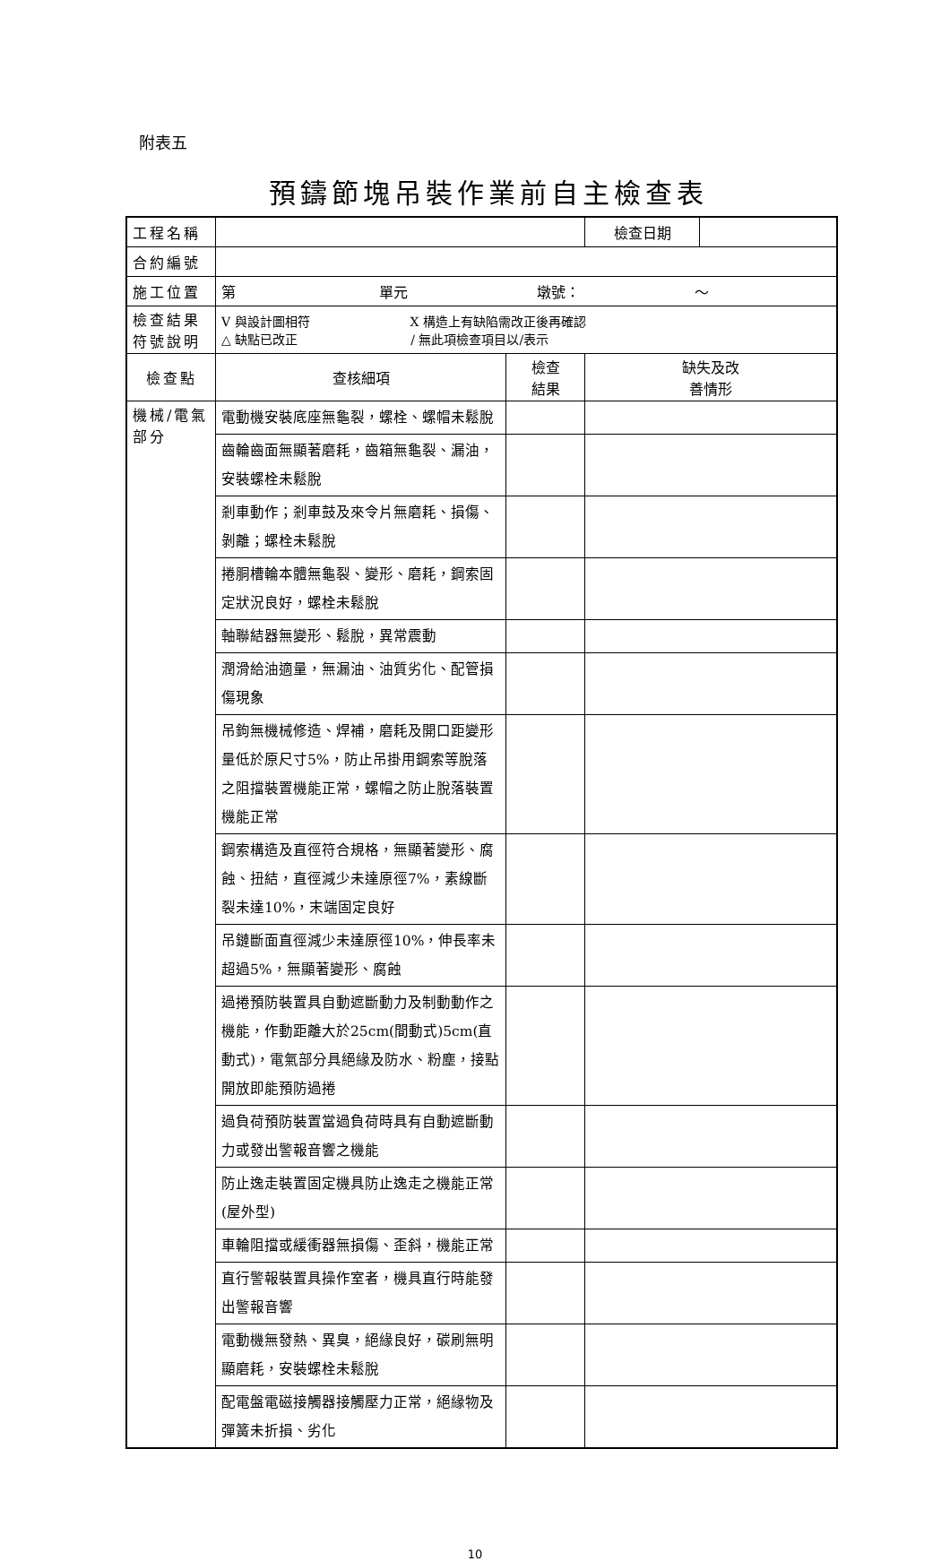附表五
預鑄節塊吊裝作業前自主檢查表
| 工程名稱 | | | 檢查日期 | |
| 合約編號 | | | | |
| 施工位置 | 第 單元 墩號： ～ | | | |
| 檢查結果 符號說明 | V 與設計圖相符 X 構造上有缺陷需改正後再確認 △ 缺點已改正 / 無此項檢查項目以/表示 | | | |
| 檢查點 | 查核細項 | 檢查 結果 | 缺失及改 善情形 | |
| 機械/電氣部分 | 電動機安裝底座無龜裂，螺栓、螺帽未鬆脫 | | | |
| | 齒輪齒面無顯著磨耗，齒箱無龜裂、漏油，安裝螺栓未鬆脫 | | | |
| | 剎車動作；剎車鼓及來令片無磨耗、損傷、剝離；螺栓未鬆脫 | | | |
| | 捲胴槽輪本體無龜裂、變形、磨耗，鋼索固定狀況良好，螺栓未鬆脫 | | | |
| | 軸聯結器無變形、鬆脫，異常震動 | | | |
| | 潤滑給油適量，無漏油、油質劣化、配管損傷現象 | | | |
| | 吊鉤無機械修造、焊補，磨耗及開口距變形量低於原尺寸5%，防止吊掛用鋼索等脫落之阻擋裝置機能正常，螺帽之防止脫落裝置機能正常 | | | |
| | 鋼索構造及直徑符合規格，無顯著變形、腐蝕、扭結，直徑減少未達原徑7%，素線斷裂未達10%，末端固定良好 | | | |
| | 吊鏈斷面直徑減少未達原徑10%，伸長率未超過5%，無顯著變形、腐蝕 | | | |
| | 過捲預防裝置具自動遮斷動力及制動動作之機能，作動距離大於25cm(間動式)5cm(直動式)，電氣部分具絕緣及防水、粉塵，接點開放即能預防過捲 | | | |
| | 過負荷預防裝置當過負荷時具有自動遮斷動力或發出警報音響之機能 | | | |
| | 防止逸走裝置固定機具防止逸走之機能正常(屋外型) | | | |
| | 車輪阻擋或緩衝器無損傷、歪斜，機能正常 | | | |
| | 直行警報裝置具操作室者，機具直行時能發出警報音響 | | | |
| | 電動機無發熱、異臭，絕緣良好，碳刷無明顯磨耗，安裝螺栓未鬆脫 | | | |
| | 配電盤電磁接觸器接觸壓力正常，絕緣物及彈簧未折損、劣化 | | | |
10